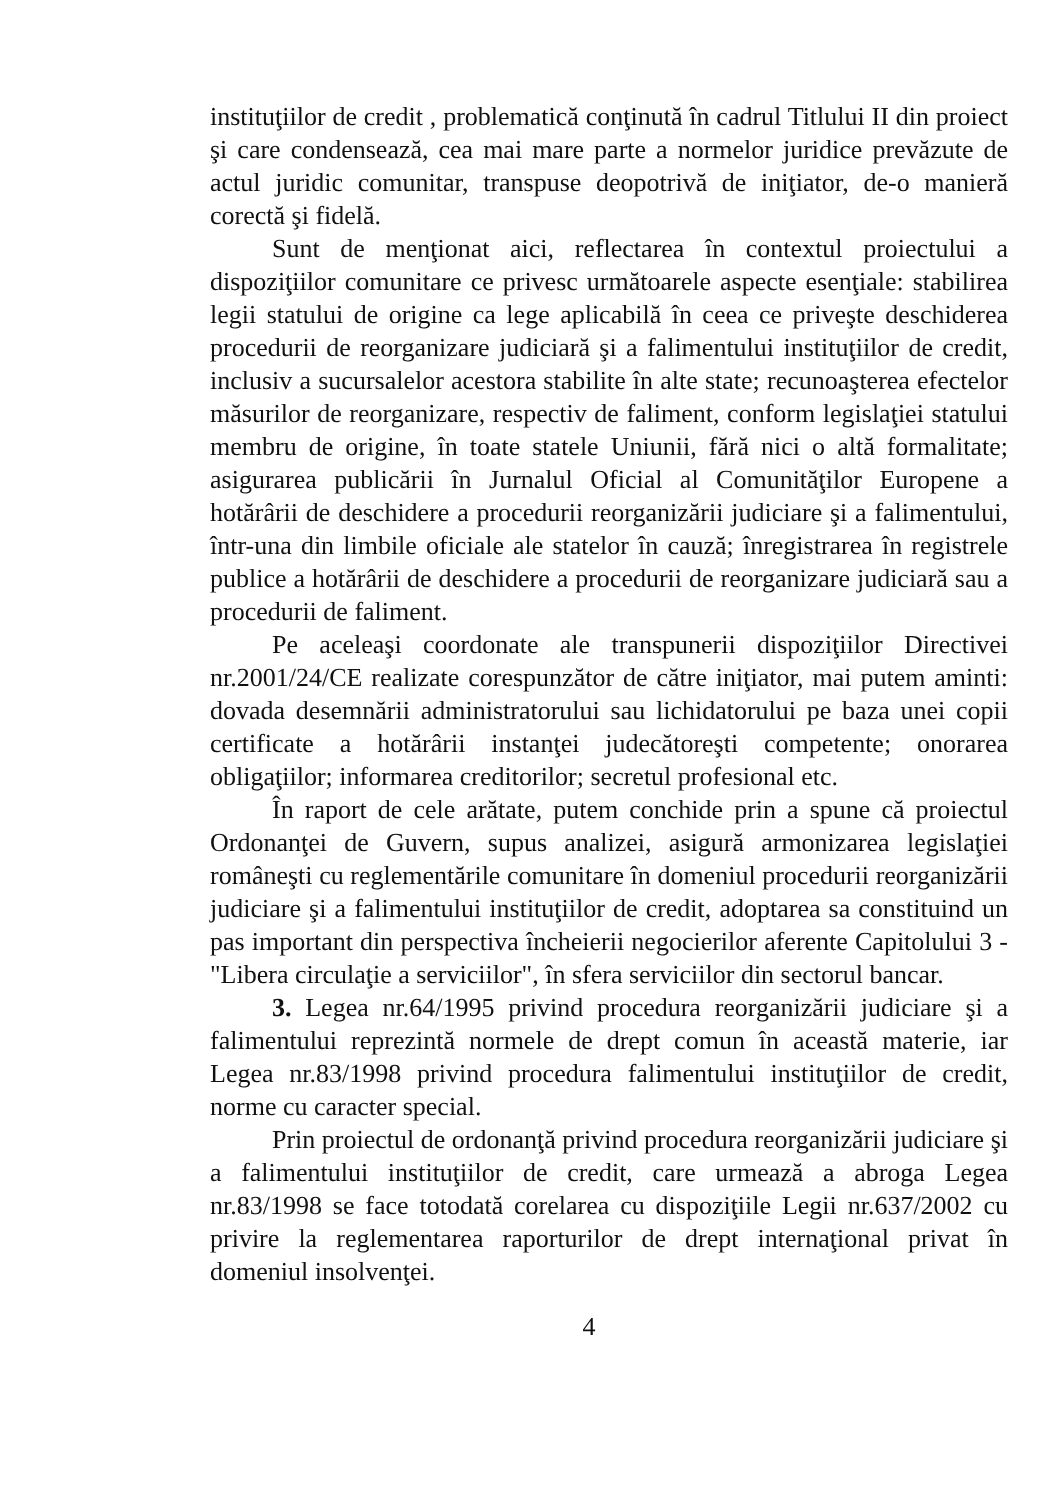instituţiilor de credit , problematică conţinută în cadrul Titlului II din proiect şi care condensează, cea mai mare parte a normelor juridice prevăzute de actul juridic comunitar, transpuse deopotrivă de iniţiator, de-o manieră corectă şi fidelă.
Sunt de menţionat aici, reflectarea în contextul proiectului a dispoziţiilor comunitare ce privesc următoarele aspecte esenţiale: stabilirea legii statului de origine ca lege aplicabilă în ceea ce priveşte deschiderea procedurii de reorganizare judiciară şi a falimentului instituţiilor de credit, inclusiv a sucursalelor acestora stabilite în alte state; recunoaşterea efectelor măsurilor de reorganizare, respectiv de faliment, conform legislaţiei statului membru de origine, în toate statele Uniunii, fără nici o altă formalitate; asigurarea publicării în Jurnalul Oficial al Comunităţilor Europene a hotărârii de deschidere a procedurii reorganizării judiciare şi a falimentului, într-una din limbile oficiale ale statelor în cauză; înregistrarea în registrele publice a hotărârii de deschidere a procedurii de reorganizare judiciară sau a procedurii de faliment.
Pe aceleaşi coordonate ale transpunerii dispoziţiilor Directivei nr.2001/24/CE realizate corespunzător de către iniţiator, mai putem aminti: dovada desemnării administratorului sau lichidatorului pe baza unei copii certificate a hotărârii instanţei judecătoreşti competente; onorarea obligaţiilor; informarea creditorilor; secretul profesional etc.
În raport de cele arătate, putem conchide prin a spune că proiectul Ordonanţei de Guvern, supus analizei, asigură armonizarea legislaţiei româneşti cu reglementările comunitare în domeniul procedurii reorganizării judiciare şi a falimentului instituţiilor de credit, adoptarea sa constituind un pas important din perspectiva încheierii negocierilor aferente Capitolului 3 - "Libera circulaţie a serviciilor", în sfera serviciilor din sectorul bancar.
3. Legea nr.64/1995 privind procedura reorganizării judiciare şi a falimentului reprezintă normele de drept comun în această materie, iar Legea nr.83/1998 privind procedura falimentului instituţiilor de credit, norme cu caracter special.
Prin proiectul de ordonanţă privind procedura reorganizării judiciare şi a falimentului instituţiilor de credit, care urmează a abroga Legea nr.83/1998 se face totodată corelarea cu dispoziţiile Legii nr.637/2002 cu privire la reglementarea raporturilor de drept internaţional privat în domeniul insolvenţei.
4